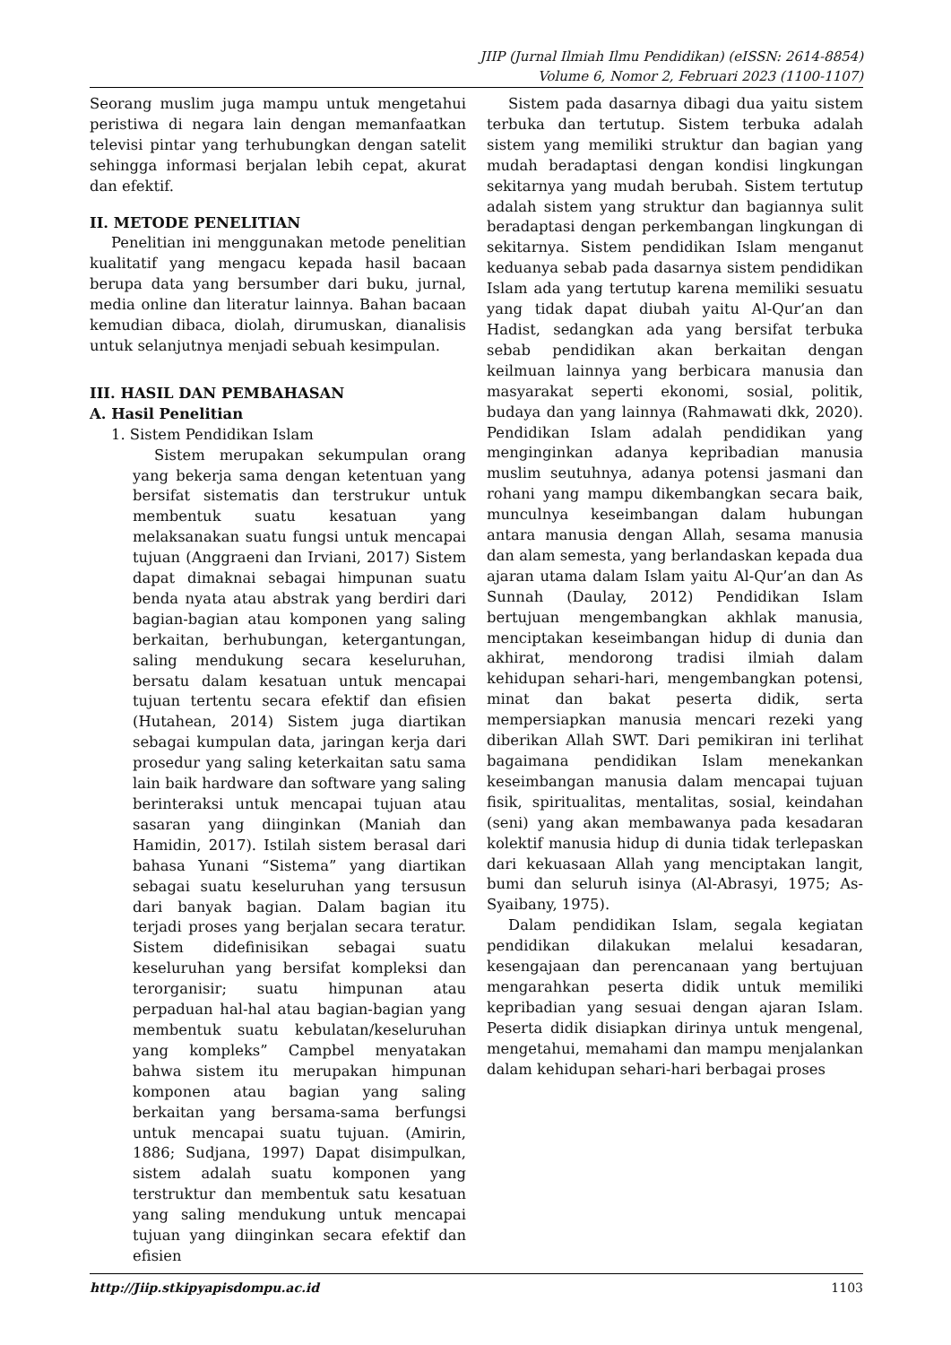JIIP (Jurnal Ilmiah Ilmu Pendidikan) (eISSN: 2614-8854)
Volume 6, Nomor 2, Februari 2023 (1100-1107)
Seorang muslim juga mampu untuk mengetahui peristiwa di negara lain dengan memanfaatkan televisi pintar yang terhubungkan dengan satelit sehingga informasi berjalan lebih cepat, akurat dan efektif.
II. METODE PENELITIAN
Penelitian ini menggunakan metode penelitian kualitatif yang mengacu kepada hasil bacaan berupa data yang bersumber dari buku, jurnal, media online dan literatur lainnya. Bahan bacaan kemudian dibaca, diolah, dirumuskan, dianalisis untuk selanjutnya menjadi sebuah kesimpulan.
III. HASIL DAN PEMBAHASAN
A. Hasil Penelitian
1. Sistem Pendidikan Islam
Sistem merupakan sekumpulan orang yang bekerja sama dengan ketentuan yang bersifat sistematis dan terstrukur untuk membentuk suatu kesatuan yang melaksanakan suatu fungsi untuk mencapai tujuan (Anggraeni dan Irviani, 2017) Sistem dapat dimaknai sebagai himpunan suatu benda nyata atau abstrak yang berdiri dari bagian-bagian atau komponen yang saling berkaitan, berhubungan, ketergantungan, saling mendukung secara keseluruhan, bersatu dalam kesatuan untuk mencapai tujuan tertentu secara efektif dan efisien (Hutahean, 2014) Sistem juga diartikan sebagai kumpulan data, jaringan kerja dari prosedur yang saling keterkaitan satu sama lain baik hardware dan software yang saling berinteraksi untuk mencapai tujuan atau sasaran yang diinginkan (Maniah dan Hamidin, 2017). Istilah sistem berasal dari bahasa Yunani “Sistema” yang diartikan sebagai suatu keseluruhan yang tersusun dari banyak bagian. Dalam bagian itu terjadi proses yang berjalan secara teratur. Sistem didefinisikan sebagai suatu keseluruhan yang bersifat kompleksi dan terorganisir; suatu himpunan atau perpaduan hal-hal atau bagian-bagian yang membentuk suatu kebulatan/keseluruhan yang kompleks” Campbel menyatakan bahwa sistem itu merupakan himpunan komponen atau bagian yang saling berkaitan yang bersama-sama berfungsi untuk mencapai suatu tujuan. (Amirin, 1886; Sudjana, 1997) Dapat disimpulkan, sistem adalah suatu komponen yang terstruktur dan membentuk satu kesatuan yang saling mendukung untuk mencapai tujuan yang diinginkan secara efektif dan efisien
Sistem pada dasarnya dibagi dua yaitu sistem terbuka dan tertutup. Sistem terbuka adalah sistem yang memiliki struktur dan bagian yang mudah beradaptasi dengan kondisi lingkungan sekitarnya yang mudah berubah. Sistem tertutup adalah sistem yang struktur dan bagiannya sulit beradaptasi dengan perkembangan lingkungan di sekitarnya. Sistem pendidikan Islam menganut keduanya sebab pada dasarnya sistem pendidikan Islam ada yang tertutup karena memiliki sesuatu yang tidak dapat diubah yaitu Al-Qur’an dan Hadist, sedangkan ada yang bersifat terbuka sebab pendidikan akan berkaitan dengan keilmuan lainnya yang berbicara manusia dan masyarakat seperti ekonomi, sosial, politik, budaya dan yang lainnya (Rahmawati dkk, 2020). Pendidikan Islam adalah pendidikan yang menginginkan adanya kepribadian manusia muslim seutuhnya, adanya potensi jasmani dan rohani yang mampu dikembangkan secara baik, munculnya keseimbangan dalam hubungan antara manusia dengan Allah, sesama manusia dan alam semesta, yang berlandaskan kepada dua ajaran utama dalam Islam yaitu Al-Qur’an dan As Sunnah (Daulay, 2012) Pendidikan Islam bertujuan mengembangkan akhlak manusia, menciptakan keseimbangan hidup di dunia dan akhirat, mendorong tradisi ilmiah dalam kehidupan sehari-hari, mengembangkan potensi, minat dan bakat peserta didik, serta mempersiapkan manusia mencari rezeki yang diberikan Allah SWT. Dari pemikiran ini terlihat bagaimana pendidikan Islam menekankan keseimbangan manusia dalam mencapai tujuan fisik, spiritualitas, mentalitas, sosial, keindahan (seni) yang akan membawanya pada kesadaran kolektif manusia hidup di dunia tidak terlepaskan dari kekuasaan Allah yang menciptakan langit, bumi dan seluruh isinya (Al-Abrasyi, 1975; As-Syaibany, 1975).
Dalam pendidikan Islam, segala kegiatan pendidikan dilakukan melalui kesadaran, kesengajaan dan perencanaan yang bertujuan mengarahkan peserta didik untuk memiliki kepribadian yang sesuai dengan ajaran Islam. Peserta didik disiapkan dirinya untuk mengenal, mengetahui, memahami dan mampu menjalankan dalam kehidupan sehari-hari berbagai proses
http://Jiip.stkipyapisdompu.ac.id 1103